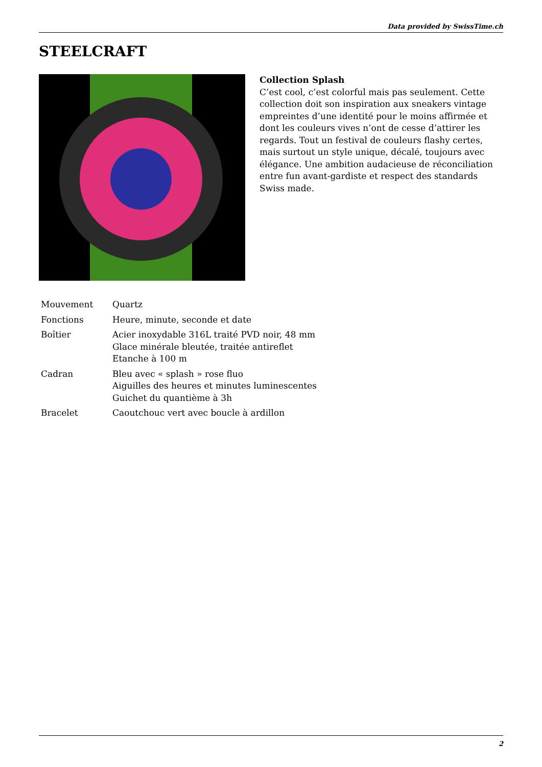Data provided by SwissTime.ch
STEELCRAFT
Collection Splash
C’est cool, c’est colorful mais pas seulement. Cette collection doit son inspiration aux sneakers vintage empreintes d’une identité pour le moins affirmée et dont les couleurs vives n’ont de cesse d’attirer les regards. Tout un festival de couleurs flashy certes, mais surtout un style unique, décalé, toujours avec élégance. Une ambition audacieuse de réconciliation entre fun avant-gardiste et respect des standards Swiss made.
| Mouvement | Quartz |
| Fonctions | Heure, minute, seconde et date |
| Boîtier | Acier inoxydable 316L traité PVD noir, 48 mm Glace minérale bleutée, traitée antireflet Etanche à 100 m |
| Cadran | Bleu avec « splash » rose fluo Aiguilles des heures et minutes luminescentes Guichet du quantième à 3h |
| Bracelet | Caoutchouc vert avec boucle à ardillon |
2